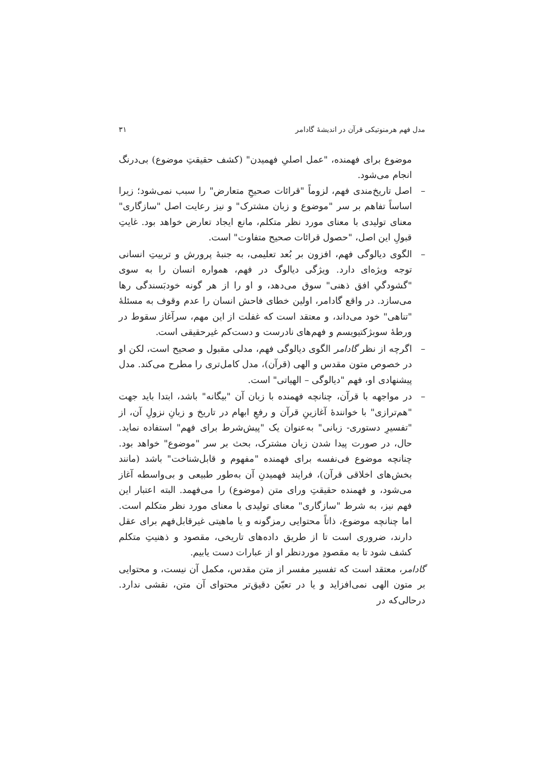مدل فهم هرمنوتیکی قرآن در اندیشهٔ گادامر ۳۱
موضوع برای فهمنده، "عمل اصلیِ فهمیدن" (کشف حقیقتِ موضوع) بی‌درنگ انجام می‌شود.
– اصل تاریخ‌مندی فهم، لزوماً "قرائات صحیحِ متعارض" را سبب نمی‌شود؛ زیرا اساساً تفاهم بر سر "موضوع و زبان مشترک" و نیز رعایت اصل "سازگاری" معنای تولیدی با معنای مورد نظر متکلم، مانع ایجاد تعارض خواهد بود. غایتِ قبولِ این اصل، "حصول قرائات صحیح متفاوت" است.
– الگوی دیالوگی فهم، افزون بر بُعد تعلیمی، به جنبهٔ پرورش و تربیتِ انسانی توجه ویژه‌ای دارد. ویژگی دیالوگ در فهم، همواره انسان را به سوی "گشودگیِ افق ذهنی" سوق می‌دهد، و او را از هر گونه خودبَسندگی رها می‌سازد. در واقع گادامر، اولین خطای فاحش انسان را عدم وقوف به مسئلهٔ "تناهی" خود می‌داند، و معتقد است که غفلت از این مهم، سرآغاز سقوط در ورطهٔ سوبژکتیویسم و فهم‌های نادرست و دست‌کم غیرحقیقی است.
– اگرچه از نظر گادامر الگوی دیالوگی فهم، مدلی مقبول و صحیح است، لکن او در خصوص متون مقدس و الهی (قرآن)، مدل کامل‌تری را مطرح می‌کند. مدل پیشنهادی او، فهم "دیالوگی – الهیاتی" است.
– در مواجهه با قرآن، چنانچه فهمنده با زبان آن "بیگانه" باشد، ابتدا باید جهت "هم‌ترازی" با خوانندهٔ آغازینِ قرآن و رفعِ ابهام در تاریخ و زبانِ نزولِ آن، از "تفسیرِ دستوری- زبانی" به‌عنوان یک "پیش‌شرط برای فهم" استفاده نماید. حال، در صورت پیدا شدن زبان مشترک، بحث بر سر "موضوع" خواهد بود. چنانچه موضوع فی‌نفسه برای فهمنده "مفهوم و قابل‌شناخت" باشد (مانند بخش‌های اخلاقی قرآن)، فرایند فهمیدنِ آن به‌طور طبیعی و بی‌واسطه آغاز می‌شود، و فهمنده حقیقتِ ورای متن (موضوع) را می‌فهمد. البته اعتبار این فهم نیز، به شرط "سازگاری" معنای تولیدی با معنای مورد نظر متکلم است. اما چنانچه موضوع، ذاتاً محتوایی رمزگونه و یا ماهیتی غیرقابل‌فهم برای عقل دارند، ضروری است تا از طریق داده‌های تاریخی، مقصود و ذهنیتِ متکلم کشف شود تا به مقصودِ موردنظر او از عبارات دست یابیم.
گادامر، معتقد است که تفسیر مفسر از متن مقدس، مکمل آن نیست، و محتوایی بر متون الهی نمی‌افزاید و یا در تعیّن دقیق‌تر محتوای آن متن، نقشی ندارد. درحالی‌که در